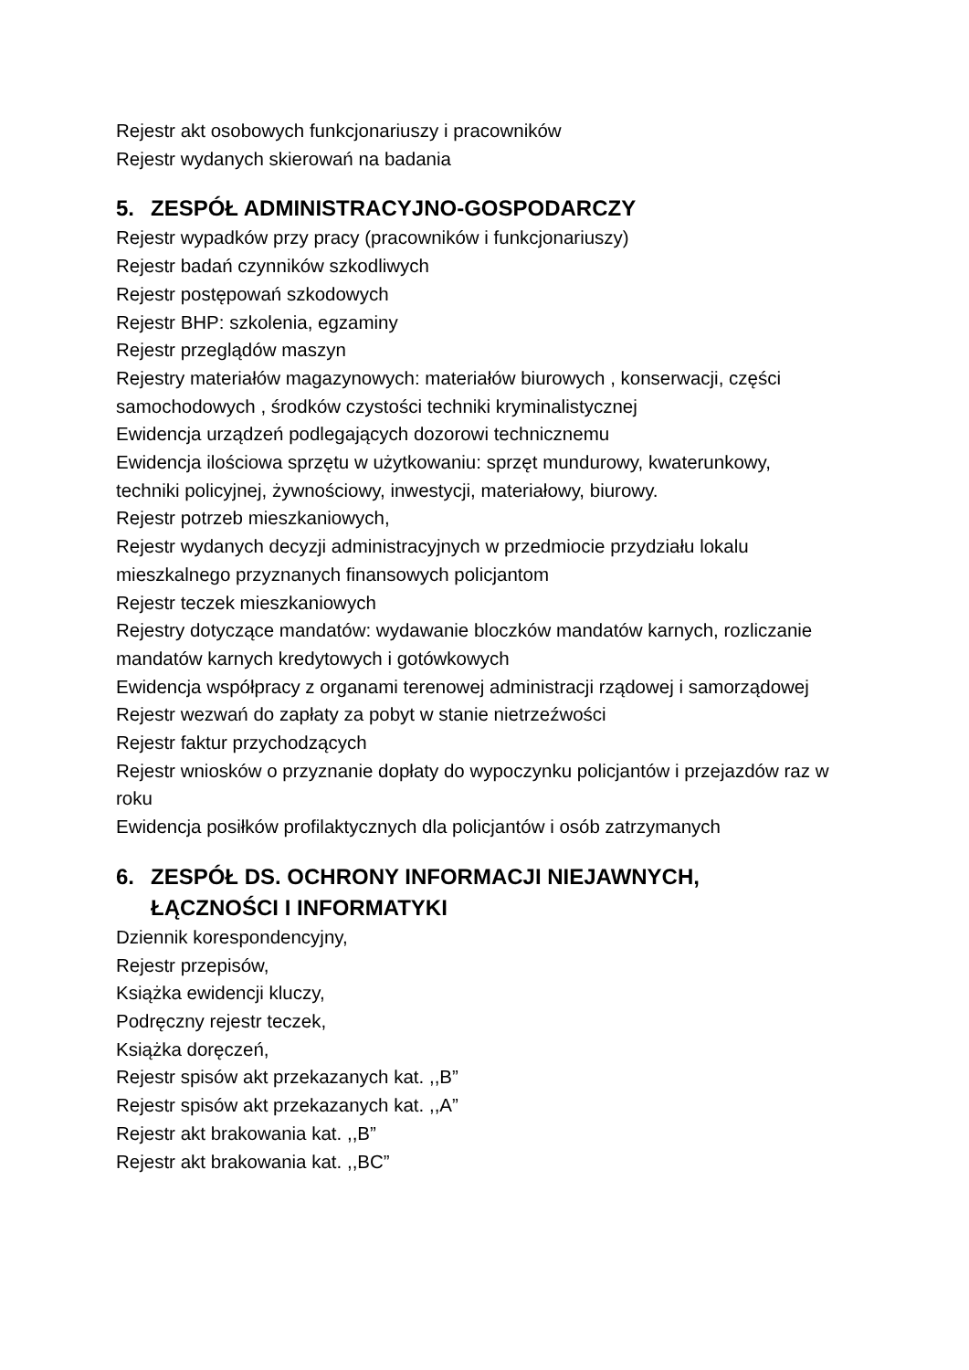Rejestr akt osobowych funkcjonariuszy i pracowników
Rejestr wydanych skierowań na badania
5. ZESPÓŁ ADMINISTRACYJNO-GOSPODARCZY
Rejestr wypadków przy pracy (pracowników i funkcjonariuszy)
Rejestr badań czynników szkodliwych
Rejestr postępowań szkodowych
Rejestr BHP: szkolenia, egzaminy
Rejestr przeglądów maszyn
Rejestry materiałów magazynowych: materiałów biurowych , konserwacji, części samochodowych , środków czystości techniki kryminalistycznej
Ewidencja urządzeń podlegających dozorowi technicznemu
Ewidencja ilościowa sprzętu w użytkowaniu: sprzęt mundurowy, kwaterunkowy, techniki policyjnej, żywnościowy, inwestycji, materiałowy, biurowy.
Rejestr potrzeb mieszkaniowych,
Rejestr wydanych decyzji administracyjnych w przedmiocie przydziału lokalu mieszkalnego przyznanych finansowych policjantom
Rejestr teczek mieszkaniowych
Rejestry dotyczące mandatów: wydawanie bloczków mandatów karnych, rozliczanie mandatów karnych kredytowych i gotówkowych
Ewidencja współpracy z organami terenowej administracji rządowej i samorządowej
Rejestr wezwań do zapłaty za pobyt w stanie nietrzeźwości
Rejestr faktur przychodzących
Rejestr wniosków o przyznanie dopłaty do wypoczynku policjantów i przejazdów raz w roku
Ewidencja posiłków profilaktycznych dla policjantów i osób zatrzymanych
6. ZESPÓŁ DS. OCHRONY INFORMACJI NIEJAWNYCH, ŁĄCZNOŚCI I INFORMATYKI
Dziennik korespondencyjny,
Rejestr przepisów,
Książka ewidencji kluczy,
Podręczny rejestr teczek,
Książka doręczeń,
Rejestr spisów akt przekazanych kat. ,,B”
Rejestr spisów akt przekazanych kat. ,,A”
Rejestr akt brakowania kat. ,,B”
Rejestr akt brakowania kat. ,,BC”